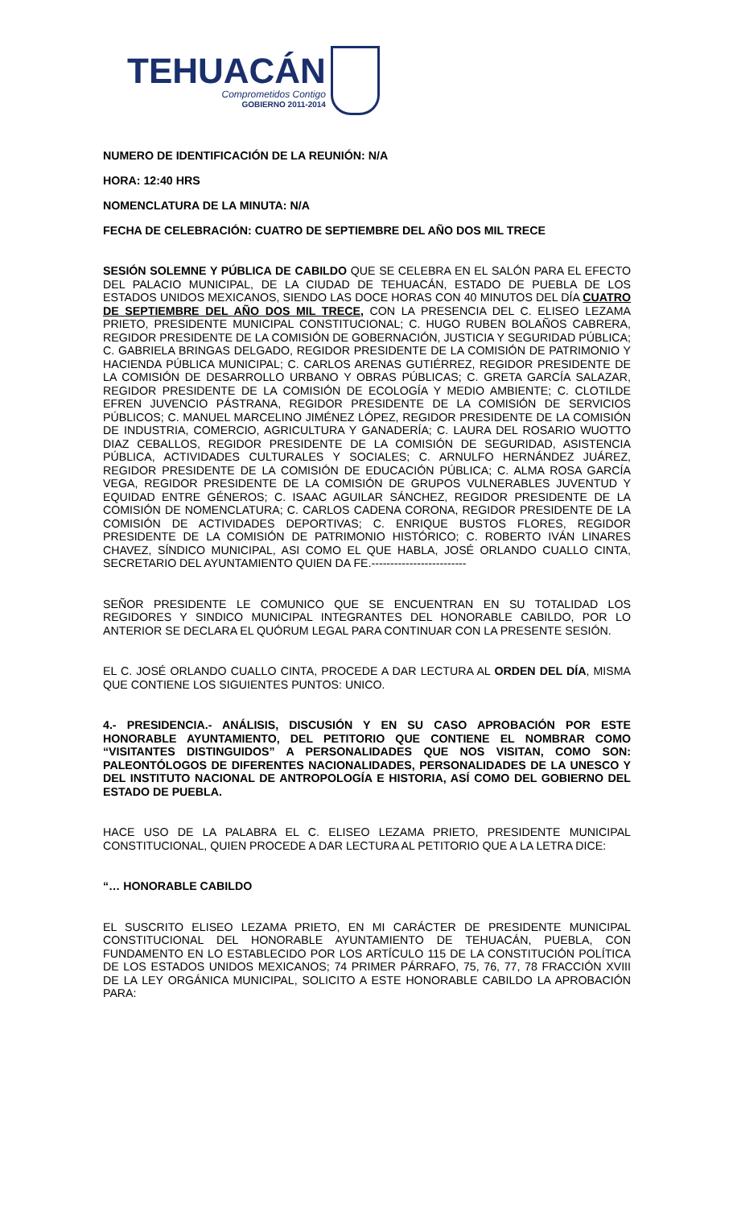TEHUACÁN
Comprometidos Contigo
GOBIERNO 2011-2014
NUMERO DE IDENTIFICACIÓN DE LA REUNIÓN: N/A
HORA: 12:40 HRS
NOMENCLATURA DE LA MINUTA: N/A
FECHA DE CELEBRACIÓN: CUATRO DE SEPTIEMBRE DEL AÑO DOS MIL TRECE
SESIÓN SOLEMNE Y PÚBLICA DE CABILDO QUE SE CELEBRA EN EL SALÓN PARA EL EFECTO DEL PALACIO MUNICIPAL, DE LA CIUDAD DE TEHUACÁN, ESTADO DE PUEBLA DE LOS ESTADOS UNIDOS MEXICANOS, SIENDO LAS DOCE HORAS CON 40 MINUTOS DEL DÍA CUATRO DE SEPTIEMBRE DEL AÑO DOS MIL TRECE, CON LA PRESENCIA DEL C. ELISEO LEZAMA PRIETO, PRESIDENTE MUNICIPAL CONSTITUCIONAL; C. HUGO RUBEN BOLAÑOS CABRERA, REGIDOR PRESIDENTE DE LA COMISIÓN DE GOBERNACIÓN, JUSTICIA Y SEGURIDAD PÚBLICA; C. GABRIELA BRINGAS DELGADO, REGIDOR PRESIDENTE DE LA COMISIÓN DE PATRIMONIO Y HACIENDA PÚBLICA MUNICIPAL; C. CARLOS ARENAS GUTIÉRREZ, REGIDOR PRESIDENTE DE LA COMISIÓN DE DESARROLLO URBANO Y OBRAS PÚBLICAS; C. GRETA GARCÍA SALAZAR, REGIDOR PRESIDENTE DE LA COMISIÓN DE ECOLOGÍA Y MEDIO AMBIENTE; C. CLOTILDE EFREN JUVENCIO PÁSTRANA, REGIDOR PRESIDENTE DE LA COMISIÓN DE SERVICIOS PÚBLICOS; C. MANUEL MARCELINO JIMÉNEZ LÓPEZ, REGIDOR PRESIDENTE DE LA COMISIÓN DE INDUSTRIA, COMERCIO, AGRICULTURA Y GANADERÍA; C. LAURA DEL ROSARIO WUOTTO DIAZ CEBALLOS, REGIDOR PRESIDENTE DE LA COMISIÓN DE SEGURIDAD, ASISTENCIA PÚBLICA, ACTIVIDADES CULTURALES Y SOCIALES; C. ARNULFO HERNÁNDEZ JUÁREZ, REGIDOR PRESIDENTE DE LA COMISIÓN DE EDUCACIÓN PÚBLICA; C. ALMA ROSA GARCÍA VEGA, REGIDOR PRESIDENTE DE LA COMISIÓN DE GRUPOS VULNERABLES JUVENTUD Y EQUIDAD ENTRE GÉNEROS; C. ISAAC AGUILAR SÁNCHEZ, REGIDOR PRESIDENTE DE LA COMISIÓN DE NOMENCLATURA; C. CARLOS CADENA CORONA, REGIDOR PRESIDENTE DE LA COMISIÓN DE ACTIVIDADES DEPORTIVAS; C. ENRIQUE BUSTOS FLORES, REGIDOR PRESIDENTE DE LA COMISIÓN DE PATRIMONIO HISTÓRICO; C. ROBERTO IVÁN LINARES CHAVEZ, SÍNDICO MUNICIPAL, ASI COMO EL QUE HABLA, JOSÉ ORLANDO CUALLO CINTA, SECRETARIO DEL AYUNTAMIENTO QUIEN DA FE.-------------------------
SEÑOR PRESIDENTE LE COMUNICO QUE SE ENCUENTRAN EN SU TOTALIDAD LOS REGIDORES Y SINDICO MUNICIPAL INTEGRANTES DEL HONORABLE CABILDO, POR LO ANTERIOR SE DECLARA EL QUÓRUM LEGAL PARA CONTINUAR CON LA PRESENTE SESIÓN.
EL C. JOSÉ ORLANDO CUALLO CINTA, PROCEDE A DAR LECTURA AL ORDEN DEL DÍA, MISMA QUE CONTIENE LOS SIGUIENTES PUNTOS: UNICO.
4.- PRESIDENCIA.- ANÁLISIS, DISCUSIÓN Y EN SU CASO APROBACIÓN POR ESTE HONORABLE AYUNTAMIENTO, DEL PETITORIO QUE CONTIENE EL NOMBRAR COMO “VISITANTES DISTINGUIDOS” A PERSONALIDADES QUE NOS VISITAN, COMO SON: PALEONTÓLOGOS DE DIFERENTES NACIONALIDADES, PERSONALIDADES DE LA UNESCO Y DEL INSTITUTO NACIONAL DE ANTROPOLOGÍA E HISTORIA, ASÍ COMO DEL GOBIERNO DEL ESTADO DE PUEBLA.
HACE USO DE LA PALABRA EL C. ELISEO LEZAMA PRIETO, PRESIDENTE MUNICIPAL CONSTITUCIONAL, QUIEN PROCEDE A DAR LECTURA AL PETITORIO QUE A LA LETRA DICE:
“… HONORABLE CABILDO
EL SUSCRITO ELISEO LEZAMA PRIETO, EN MI CARÁCTER DE PRESIDENTE MUNICIPAL CONSTITUCIONAL DEL HONORABLE AYUNTAMIENTO DE TEHUACÁN, PUEBLA, CON FUNDAMENTO EN LO ESTABLECIDO POR LOS ARTÍCULO 115 DE LA CONSTITUCIÓN POLÍTICA DE LOS ESTADOS UNIDOS MEXICANOS; 74 PRIMER PÁRRAFO, 75, 76, 77, 78 FRACCIÓN XVIII DE LA LEY ORGÁNICA MUNICIPAL, SOLICITO A ESTE HONORABLE CABILDO LA APROBACIÓN PARA: